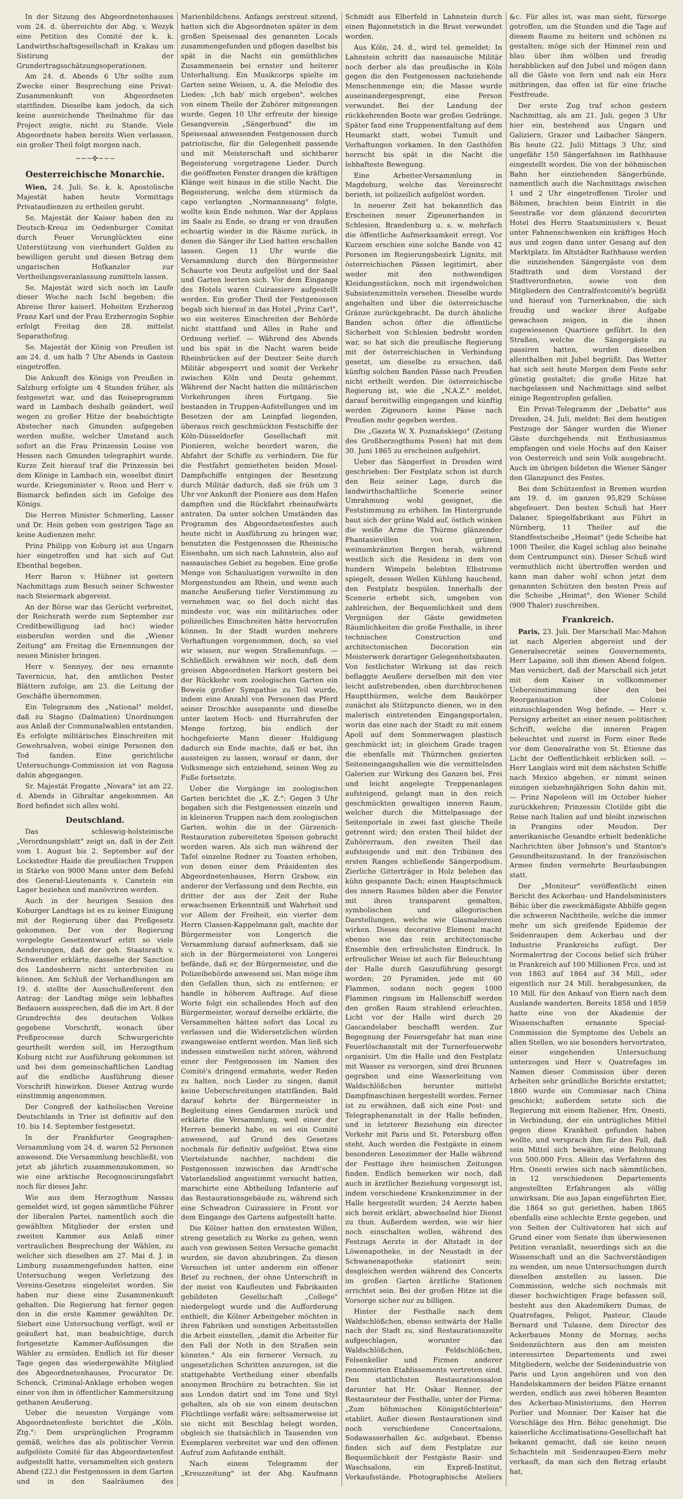In der Sitzung des Abgeordnetenhauses vom 24. d. überreichte der Abg. v. Wezyk eine Petition des Comité der k. k. Landwirthschaftsgesellschaft in Krakau um Sistirung der Grundertragsschätzungsoperationen.
Am 24. d. Abends 6 Uhr sollte zum Zwecke einer Besprechung eine Privat-Zusammenkunft von Abgeordneten stattfinden. Dieselbe kam jedoch, da sich keine ausreichende Theilnahme für das Project zeigte, nicht zu Stande. Viele Abgeordnete haben bereits Wien verlassen, ein großer Theil folgt morgen nach.
~~~✣~~~
Oesterreichische Monarchie.
Wien, 24. Juli. Se. k. k. Apostolische Majestät haben heute Vormittags Privataudienzen zu ertheilen geruht.
Se. Majestät der Kaiser haben den zu Deutsch-Kreuz im Oedenburger Comitat durch Feuer Verunglückten eine Unterstützung von vierhundert Gulden zu bewilligen geruht und diesen Betrag dem ungarischen Hofkanzler zur Vertheilungsveranlassung zumitteln lassen.
Se. Majestät wird sich noch im Laufe dieser Woche nach Ischl begeben; die Abreise Ihrer kaiserl. Hoheiten Erzherzog Franz Karl und der Frau Erzherzogin Sophie erfolgt Freitag den 28. mittelst Separathofzug.
Se. Majestät der König von Preußen ist am 24. d. um halb 7 Uhr Abends in Gastein eingetroffen.
Die Ankunft des Königs von Preußen in Salzburg erfolgte um 4 Stunden früher, als festgesetzt war, und das Reiseprogramm ward in Lambach deshalb geändert, weil wegen zu großer Hitze der beabsichtigte Abstecher nach Gmunden aufgegeben werden mußte, welcher Umstand auch sofort an die Frau Prinzessin Louise von Hessen nach Gmunden telegraphirt wurde. Kurze Zeit hierauf traf die Prinzessin bei dem Könige in Lambach ein, woselbst dinirt wurde. Kriegsminister v. Roon und Herr v. Bismarck befinden sich im Gefolge des Königs.
Die Herren Minister Schmerling, Lasser und Dr. Hein geben vom gestrigen Tage an keine Audienzen mehr.
Prinz Philipp von Koburg ist aus Ungarn hier eingetroffen und hat sich auf Gut Ebenthal begeben.
Herr Baron v. Hübner ist gestern Nachmittags zum Besuch seiner Schwester nach Steiermark abgereist.
An der Börse war das Gerücht verbreitet, der Reichsrath werde zum September zur Creditbewilligung (ad hoc) wieder einberufen werden und die „Wiener Zeitung" am Freitag die Ernennungen der neuen Minister bringen.
Herr v. Sennyey, der neu ernannte Tavernicus, hat, den amtlichen Pester Blättern zufolge, am 23. die Leitung der Geschäfte übernommen.
Ein Telegramm des „National" meldet, daß zu Stagno (Dalmatien) Unordnungen aus Anlaß der Communalwahlen entstanden. Es erfolgte militärisches Einschreiten mit Gewehrsalven, wobei einige Personen den Tod fanden. Eine gerichtliche Untersuchungs-Commission ist von Ragusa dahin abgegangen.
Sr. Majestät Fregatte „Novara" ist am 22. d. Abends in Gibraltar angekommen. An Bord befindet sich alles wohl.
Deutschland.
Das schleswig-holsteinische „Verordnungsblatt" zeigt an, daß in der Zeit vom 1. August bis 2. September auf der Lockstedter Haide die preußischen Truppen in Stärke von 9000 Mann unter dem Befehl des General-Lieutenants v. Canstein ein Lager beziehen und manövriren werden.
Auch in der heurigen Session des Koburger Landtags ist es zu keiner Einigung mit der Regierung über das Preßgesetz gekommen. Der von der Regierung vorgelegte Gesetzentwurf erlitt so viele Aenderungen, daß der geh. Staatsrath v. Schwendler erklärte, dasselbe der Sanction des Landesherrn nicht unterbreiten zu können. Am Schluß der Verhandlungen am 19. d. stellte der Ausschußreferent den Antrag: der Landtag möge sein lebhaftes Bedauern aussprechen, daß die im Art. 8 der Grundrechte des deutschen Volkes gegebene Vorschrift, wonach über Preßprocesse durch Schwurgerichte geurtheilt werden soll, im Herzogthum Koburg nicht zur Ausführung gekommen ist und bei dem gemeinschaftlichen Landtag auf die endliche Ausführung dieser Vorschrift hinwirken. Dieser Antrag wurde einstimmig angenommen.
Der Congreß der katholischen Vereine Deutschlands in Trier ist definitiv auf den 10. bis 14. September festgesetzt.
In der Frankfurter Geographen-Versammlung vom 24. d. waren 52 Personen anwesend. Die Versammlung beschließt, von jetzt ab jährlich zusammenzukommen, so wie eine arktische Recognoscirungsfahrt noch für dieses Jahr.
Wie aus dem Herzogthum Nassau gemeldet wird, ist gegen sämmtliche Führer der liberalen Partei, namentlich auch die gewählten Mitglieder der ersten und zweiten Kammer aus Anlaß einer vertraulichen Besprechung der Wählen, zu welcher sich dieselben am 27. Mai d. J. in Limburg zusammengefunden hatten, eine Untersuchung wegen Verletzung des Vereins-Gesetzes eingeleitet worden. Sie haben nur diese eine Zusammenkunft gehalten. Die Regierung hat ferner gegen den in die erste Kammer gewählten Dr. Siebert eine Untersuchung verfügt, weil er geäußert hat, man beabsichtige, durch fortgesetzte Kammer-Auflösungen die Wähler zu ermüden. Endlich ist für dieser Tage gegen das wiedergewählte Mitglied des Abgeordnetenhauses, Procurator Dr. Schenck, Criminal-Anklage erhoben wegen einer von ihm in öffentlicher Kammersitzung gethanen Aeußerung.
Ueber die neuesten Vorgänge vom Abgeordnetenfeste berichtet die „Köln. Ztg.": Dem ursprünglichen Programm gemäß, welches das als politischer Verein aufgelöste Comité für das Abgeordnetenfest aufgestellt hatte, versammelten sich gestern Abend (22.) die Festgenossen in dem Garten und in den Saalräumen des Marienbildchens. Anfangs zerstreut sitzend, hatten sich die Abgeordneten später in dem großen Speisesaal des genannten Locals zusammengefunden und pflogen daselbst bis spät in die Nacht ein gemüthliches Zusammensein bei ernster und heiterer Unterhaltung. Ein Musikcorps spielte im Garten seine Weisen, u. A. die Melodie des Liedes: „Ich hab' mich ergeben", welches von einem Theile der Zuhörer mitgesungen wurde. Gegen 10 Uhr erfreute der hiesige Gesangverein „Sängerbund" die im Speisesaal anwesenden Festgenossen durch patriotische, für die Gelegenheit passende und mit Meisterschaft und sichtbarer Begeisterung vorgetragene Lieder. Durch die geöffneten Fenster drangen die kräftigen Klänge weit hinaus in die stille Nacht. Die Begeisterung, welche dem stürmisch da capo verlangten „Normannssang" folgte, wollte kein Ende nehmen. War der Applaus im Saale zu Ende, so drang er von draußen echoartig wieder in die Räume zurück, in denen die Sänger ihr Lied hatten erschallen lassen. Gegen 11 Uhr wurde die Versammlung durch den Bürgermeister Schaurte von Deutz aufgelöst und der Saal und Garten leerten sich. Vor dem Eingange des Hotels waren Cuirassiere aufgestellt worden. Ein großer Theil der Festgenossen begab sich hierauf in das Hotel „Prinz Carl", wo ein weiteres Einschreiten der Behörde nicht stattfand und Alles in Ruhe und Ordnung verlief. — Während des Abends und bis spät in die Nacht waren beide Rheinbrücken auf der Deutzer Seite durch Militär abgesperrt und somit der Verkehr zwischen Köln und Deutz gehemmt. Während der Nacht hatten die militärischen Vorkehrungen ihren Fortgang. Sie bestanden in Truppen-Aufstellungen und im Besetzen der am Leinpfad liegenden, überaus reich geschmückten Festschiffe der Köln-Düsseldorfer Gesellschaft mit Pionieren, welche beordert waren, die Abfahrt der Schiffe zu verhindern. Die für die Festfahrt gemietheten beiden Mosel-Dampfschiffe entgingen der Besetzung durch Militär dadurch, daß sie früh um 3 Uhr vor Ankunft der Pioniere aus dem Hafen dampften und die Rückfahrt rheinaufwärts antraten. Da unter solchen Umständen das Programm des Abgeordnetenfestes auch heute nicht in Ausführung zu bringen war, benutzten die Festgenossen die Rheinische Eisenbahn, um sich nach Lahnstein, also auf nassauisches Gebiet zu begeben. Eine große Menge von Schaulustigen verweilte in den Morgenstunden am Rhein, und wenn auch manche Aeußerung tiefer Verstimmung zu vernehmen war, so fiel doch nicht das mindeste vor, was ein militärisches oder polizeiliches Einschreiten hätte hervorrufen können. In der Stadt wurden mehrere Verhaftungen vorgenommen, doch, so viel wir wissen, nur wegen Straßenunfugs. — Schließlich erwähnen wir noch, daß dem greisen Abgeordneten Harkort gestern bei der Rückkehr vom zoologischen Garten ein Beweis großer Sympathie zu Teil wurde, indem eine Anzahl von Personen das Pferd seiner Droschke ausspannte und dieselbe unter lautem Hoch- und Hurrahrufen der Menge fortzog, bis endlich der hochgefeierte Mann dieser Huldigung dadurch ein Ende machte, daß er bat, ihn aussteigen zu lassen, worauf er dann, der Volksmenge sich entziehend, seinen Weg zu Fuße fortsetzte.
Ueber die Vorgänge im zoologischen Garten berichtet die „K. Z.": Gegen 3 Uhr begaben sich die Festgenossen einzeln und in kleineren Truppen nach dem zoologischen Garten, wohin die in der Gürzenich-Restauration zubereiteten Speisen gebracht worden waren. Als sich nun während der Tafel einzelne Redner zu Toasten erhoben, von denen einer dem Präsidenten des Abgeordnetenhauses, Herrn Grabow, ein anderer der Verfassung und dem Rechte, ein dritter der aus der Zeit der Ruhe erwachsenen Erkenntniß und Wahrheit und vor Allem der Freiheit, ein vierter dem Herrn Classen-Kappelmann galt, machte der Bürgermeister von Longerich die Versammlung darauf aufmerksam, daß sie sich in der Bürgermeisterei von Longerei befände, daß er, der Bürgermeister, und die Polizeibehörde anwesend sei. Man möge ihm den Gefallen thun, sich zu entfernen; er handle in höherem Auftrage. Auf diese Worte folgt ein schallendes Hoch auf den Bürgermeister, worauf derselbe erklärte, die Versammelten hätten sofort das Local zu verlassen und die Widersetzlichen würden zwangsweise entfernt werden. Man ließ sich indessen einstweilen nicht stören, während einer der Festgenossen im Namen des Comité's dringend ermahnte, weder Reden zu halten, noch Lieder zu singen, damit keine Ueberschreitungen stattfänden. Bald darauf kehrte der Bürgermeister in Begleitung eines Gendarmen zurück und erklärte die Versammlung, weil einer der Herren bemerkt habe, es sei ein Comité anwesend, auf Grund des Gesetzes nochmals für definitiv aufgelöst. Etwa eine Viertelstunde nachher, nachdem die Festgenossen inzwischen das Arndt'sche Vaterlandslied angestimmt versucht hatten, marschirte eine Abtheilung Infanterie auf das Restaurationsgebäude zu, während sich eine Schwadron Cuirassiere in Front vor dem Eingange des Gartens aufgestellt hatte.
Die Kölner hatten den ernstesten Willen, streng gesetzlich zu Werke zu gehen, wenn auch von gewissen Seiten Versuche gemacht wurden, sie davon abzubringen. Zu diesen Versuchen ist unter anderem ein offener Brief zu rechnen, der ohne Unterschrift in der meist von Kaufleuten und Fabrikanten gebildeten Gesellschaft „College" niedergelegt wurde und die Aufforderung enthielt, die Kölner Arbeitgeber möchten in ihren Fabriken und sonstigen Arbeitsstellen die Arbeit einstellen, „damit die Arbeiter für den Fall der Noth in den Straßen sein könnten." Als ein fernerer Versuch, zu ungesetzlichen Schritten anzuregen, ist die stattgehabte Vertheilung einer ebenfalls anonymen Brochüre zu betrachten. Sie ist aus London datirt und im Tone und Styl gehalten, als ob sie von einem deutschen Flüchtlinge verfaßt wäre; seltsamerweise ist sie nicht mit Beschlag belegt worden, obgleich sie thatsächlich in Tausenden von Exemplaren verbreitet war und den offenen Aufruf zum Aufstande enthält.
Nach einem Telegramm der „Kreuzzeitung" ist der Abg. Kaufmann Schmidt aus Elberfeld in Lahnstein durch einen Bajonnetstich in die Brust verwundet worden.
Aus Köln, 24. d., wird tel. gemeldet: In Lahnstein schritt das nassauische Militär noch derber als das preußische in Köln gegen die den Festgenossen nachziehende Menschenmenge ein; die Masse wurde auseinandergesprengt, eine Person verwundet. Bei der Landung der rückkehrenden Boote war großes Gedränge. Später fand eine Truppenentfaltung auf dem Heumarkt statt, wobei Tumult und Verhaftungen vorkamen. In den Gasthöfen herrscht bis spät in die Nacht die lebhafteste Bewegung.
Eine Arbeiter-Versammlung in Magdeburg, welche das Vereinsrecht berieth, ist polizeilich aufgelöst worden.
In neuerer Zeit hat bekanntlich das Erscheinen neuer Zigeunerbanden in Schlesien, Brandenburg u. s. w. mehrfach die öffentliche Aufmerksamkeit erregt. Vor Kurzem erschien eine solche Bande von 42 Personen im Regierungsbezirk Lignitz, mit österreichischen Pässen legitimirt, aber weder mit den nothwendigen Kleidungsstücken, noch mit irgendwelchen Subsistenzmitteln versehen. Dieselbe wurde angehalten und über die österreichische Gränze zurückgebracht. Da durch ähnliche Banden schon öfter die öffentliche Sicherheit von Schlesien bedroht worden war, so hat sich die preußische Regierung mit der österreichischen in Verbindung gesetzt, um dieselbe zu ersuchen, daß künftig solchen Banden Pässe nach Preußen nicht ertheilt werden. Die österreichische Regierung ist, wie die „N.A.Z." meldet, darauf bereitwillig eingegangen und künftig werden Zigeunern keine Pässe nach Preußen mehr gegeben werden.
Die „Gazeta W. X. Poznańskiego" (Zeitung des Großherzogthums Posen) hat mit dem 30. Juni 1865 zu erscheinen aufgehört.
Ueber das Sängerfest in Dresden wird geschrieben: Der Festplatz schon ist durch den Reiz seiner Lage, durch die landwirthschaftliche Scenerie seiner Umrahmung wohl geeignet, die Feststimmung zu erhöhen. Im Hintergrunde baut sich der grüne Wald auf, östlich winken die weiße Arme die Thürme glänzender Phantasievillen von grünen, weinumkränzten Bergen herab, während westlich sich die Residenz in dem von hundern Wimpeln belebten Elbstrome spiegelt, dessen Wellen Kühlung hauchend, den Festplatz bespülen. Innerhalb der Scenerie erhebt sich, umgeben von zahlreichen, der Bequemlichkeit und dem Vergnügen der Gäste gewidmeten Räumlichkeiten die große Festhalle, in ihrer technischen Construction und architectonischen Decoration ein Meisterwerk derartiger Gelegenheitsbauten. Von festlichster Wirkung ist das reich beflaggte Aeußere derselben mit den vier leicht aufstrebenden, oben durchbrochenen Hauptthürmen, welche dem Baukörper zunächst als Stützpuncte dienen, wo in den malerisch eintretenden Eingangsportalen, worin das eine nach der Stadt zu mit einem Apoll auf dem Sommerwagen plastisch geschmückt ist; in gleichem Grade tragen die ebenfalls mit Thürmchen gezierten Seiteneingangshallen wie die vermittelnden Galerien zur Wirkung des Ganzen bei. Frei und leicht angelegte Treppenanlagen aufsteigend, gelangt man in den reich geschmückten gewaltigen inneren Raum, welcher durch die Mittelpassage der Seitenportale in zwei fast gleiche Theile getrennt wird; den ersten Theil bildet der Zuhörerraum, den zweiten Theil das aufsteigende und mit den Tribünen des ersten Ranges schließende Sängerpodium. Zierliche Gitterträger in Holz beleben das kühn gespannte Dach; einen Hauptschmuck des innern Raumes bilden aber die Fenster mit ihren transparent gemalten, symbolischen und allegorischen Darstellungen, welche wie Glasmalereien wirken. Dieses decorative Element macht ebenso wie das rein architectonische Ensemble den erfreulichsten Eindruck. In erfreulicher Weise ist auch für Beleuchtung der Halle durch Gaszuführung gesorgt worden; 20 Pyramiden, jede mit 60 Flammen, sodann noch gegen 1000 Flammen ringsum im Hallenschiff werden den großen Raum strahlend erleuchten. Licht vor der Halle wird durch 20 Gascandelaber beschafft werden. Zur Begegnung der Feuersgefahr hat man eine Feuerlöschanstalt mit der Turnerfeuerwehr organisirt. Um die Halle und den Festplatz mit Wasser zu versorgen, sind drei Brunnen gegraben und eine Wasserleitung von Waldschlößchen herunter mittelst Dampfmaschinen hergestellt worden. Ferner ist zu erwähnen, daß sich eine Post- und Telegraphenanstalt in der Halle befinden, und in letzterer Beziehung ein directer Verkehr mit Paris und St. Petersburg offen steht. Auch werden die Festgäste in einem besonderen Lesezimmer der Halle während der Festtage ihre heimischen Zeitungen finden. Endlich bemerken wir noch, daß auch in ärztlicher Beziehung vorgesorgt ist, indem verschiedene Krankenzimmer in der Halle hergestellt wurden; 24 Aerzte haben sich bereit erklärt, abwechselnd hier Dienst zu thun. Außerdem werden, wie wir hier noch einschalten wollen, während des Festzugs Aerzte in der Altstadt in der Löwenapotheke, in der Neustadt in der Schwanenapotheke stationirt sein; desgleichen werden während des Concerts im großen Garten ärztliche Stationen errichtet sein. Bei der großen Hitze ist die Vorsorge sicher nur zu billigen.
Hinter der Festhalle nach dem Waldschlößchen, ebenso seitwärts der Halle nach der Stadt zu, sind Restaurationszelte aufgeschlagen, worunter das Waldschlößchen, Feldschlößchen, Felsenkeller und Firmen anderer renommirten Etablissements vertreten sind. Den stattlichsten Restaurationssalon darunter hat Hr. Oskar Renner, der Restaurateur der Festhalle, unter der Firma: „Zum böhmischen Königstöchterlein" etablirt. Außer diesen Restaurationen sind noch verschiedene Concertsalons, Sodawasserhallen &c. aufgebaut. Ebenso finden sich auf dem Festplatze zur Bequemlichkeit der Festgäste Rasir- und Waschsalons, ein Expreß-Institut, Verkaufsstände, Photographische Ateliers &c. Für alles ist, was man sieht, fürsorge getroffen, um die Stunden und die Tage auf diesem Raume zu heitern und schönen zu gestalten; möge sich der Himmel rein und blau über ihm wölben und freudig herabblicken auf den Jubel und mögen dann all die Gäste von fern und nah ein Herz mitbringen, das offen ist für eine frische Festfreude.
Der erste Zug traf schon gestern Nachmittag, als am 21. Juli, gegen 3 Uhr hier ein, bestehend aus Ungarn und Galiziern, Grazer und Laibacher Sängern. Bis heute (22. Juli) Mittags 3 Uhr, sind ungefähr 150 Sängerfahnen im Rathhause eingestellt worden. Die von der böhmischen Bahn her einziehenden Sängerbünde, namentlich auch die Nachmittags zwischen 1 und 2 Uhr eingetroffenen Tiroler und Böhmen, brachten beim Eintritt in die Seestraße vor dem glänzend decorirten Hotel des Herrn Staatsministers v. Beust unter Fahnenschwenken ein kräftiges Hoch aus und zogen dann unter Gesang auf den Marktplatz. Im Altstädter Rathhause werden die einziehenden Sängergäste von dem Stadtrath und dem Vorstand der Stadtverordneten, sowie von den Mitgliedern des Centralfestcomité's begrüßt und hierauf von Turnerknaben, die sich freudig und wacker ihrer Aufgabe gewachsen zeigen, in die ihnen zugewiesenen Quartiere geführt. In den Straßen, welche die Sängergäste zu passiren hatten, wurden dieselben allenthalben mit Jubel begrüßt. Das Wetter hat sich seit heute Morgen dem Feste sehr günstig gestaltet; die große Hitze hat nachgelassen und Nachmittags sind selbst einige Regentropfen gefallen.
Ein Privat-Telegramm der „Debatte" aus Dresden, 24. Juli, meldet: Bei dem heutigen Festzuge der Sänger wurden die Wiener Gäste durchgehends mit Enthusiasmus empfangen und viele Hochs auf den Kaiser von Oesterreich und sein Volk ausgebracht. Auch im übrigen bildeten die Wiener Sänger den Glanzpunct des Festes.
Bei dem Schützenfest in Bremen wurden am 19. d. im ganzen 95,829 Schüsse abgefeuert. Den besten Schuß hat Herr Dalaner, Spiegelfabrikant aus Führt in Nürnberg, 11 Theiler auf die Standfestscheibe „Heimat" (jede Scheibe hat 1000 Theiler, die Kugel schlug also beinahe dem Centrumpunct ein). Dieser Schuß wird vermuthlich nicht übertroffen werden und kann man daher wohl schon jetzt dem genannten Schützen den besten Preis auf die Scheibe „Heimat", den Wiener Schild (900 Thaler) zuschreiben.
Frankreich.
Paris, 23. Juli. Der Marschall Mac-Mahon ist nach Algerien abgereist und der Generalsecretär seines Gouvernements, Herr Lapaine, soll ihm diesen Abend folgen. Man versichert, daß der Marschall sich jetzt mit dem Kaiser in vollkommener Uebereinstimmung über den bei Reorganisation der Colonie einzuschlagenden Weg befinde. — Herr v. Persigny arbeitet an einer neuen politischen Schrift, welche die inneren Fragen beleuchtet und zuerst in Form einer Rede vor dem Generalrathe von St. Etienne das Licht der Oeffentlichkeit erblicken soll. — Herr Langlais wird mit dem nächsten Schiffe nach Mexico abgehen, er nimmt seinen einzigen siebzehnjährigen Sohn dahin mit. — Prinz Napoleon will im October hieher zurückkehren; Prinzessin Clotilde gibt die Reise nach Italien auf und bleibt inzwischen in Prangins oder Meudon. Der amerikanische Gesandte erhielt bedenkliche Nachrichten über Johnson's und Stanton's Gesundheitszustand. In der französischen Armee finden vermehrte Beurlaubungen statt.
Der „Moniteur" veröffentlicht einen Bericht des Ackerbau- und Handelsministers Béhic über die zweckmäßigste Abhilfe gegen die schweren Nachtheile, welche die immer mehr um sich greifende Epidemie der Seidenraupen dem Ackerbau und der Industrie Frankreichs zufügt. Der Normalertrag der Cocons belief sich früher in Frankreich auf 100 Millionen Frcs. und ist von 1863 auf 1864 auf 34 Mill., oder eigentlich nur 24 Mill. herabgesunken, da 10 Mill. für den Ankauf von Eiern nach dem Auslande wanderten. Bereits 1858 und 1859 hatte eine von der Akademie der Wissenschaften ernannte Special-Commission die Symptome des Uebels an allen Stellen, wo sie besonders hervortraten, einer eingehenden Untersuchung unterzogen und Herr v. Quatrefages im Namen dieser Commission über deren Arbeiten sehr gründliche Berichte erstattet; 1860 wurde ein Commissar nach China geschickt; außerdem setzte sich die Regierung mit einem Italiener, Hrn. Onesti, in Verbindung, der ein untrügliches Mittel gegen diese Krankheit gefunden haben wollte, und versprach ihm für den Fall, daß sein Mittel sich bewähre, eine Belohnung von 500.000 Frcs. Allein das Verfahren des Hrn. Onesti erwies sich nach sämmtlichen, in 12 verschiedenen Departements angestellten Erfahrungen als völlig unwirksam. Die aus Japan eingeführten Eier, die 1864 so gut geriethen, haben 1865 ebenfalls eine schlechte Ernte gegeben, und von Seiten der Cultivatoren hat sich auf Grund einer vom Senate ihm überwiesenen Petition veranlaßt, neuerdings sich an die Wissenschaft und an die Sachverständigen zu wenden, um neue Untersuchungen durch dieselben anstellen zu lassen. Die Commission, welche sich nochmals mit dieser hochwichtigen Frage befassen soll, besteht aus den Akademikern Dumas, de Quatrefages, Peligot, Pasteur, Claude Bernard und Tulasne, dem Director des Ackerbaues Monny de Mornay, sechs Seidenzüchtern aus den am meisten interessirten Departements und zwei Mitgliedern, welche der Seidenindustrie von Paris und Lyon angehören und von den Handelskammern der beiden Plätze ernannt werden, endlich aus zwei höheren Beamten des Ackerbau-Ministeriums, den Herren Porlier und Monnier. Der Kaiser hat die Vorschläge des Hrn. Béhic genehmigt. Die kaiserliche Acclimatisations-Gesellschaft hat bekannt gemacht, daß sie keine neuen Schachteln mit Seidenraupen-Eiern mehr verkauft, da man sich den Betrag erlaubt hat,